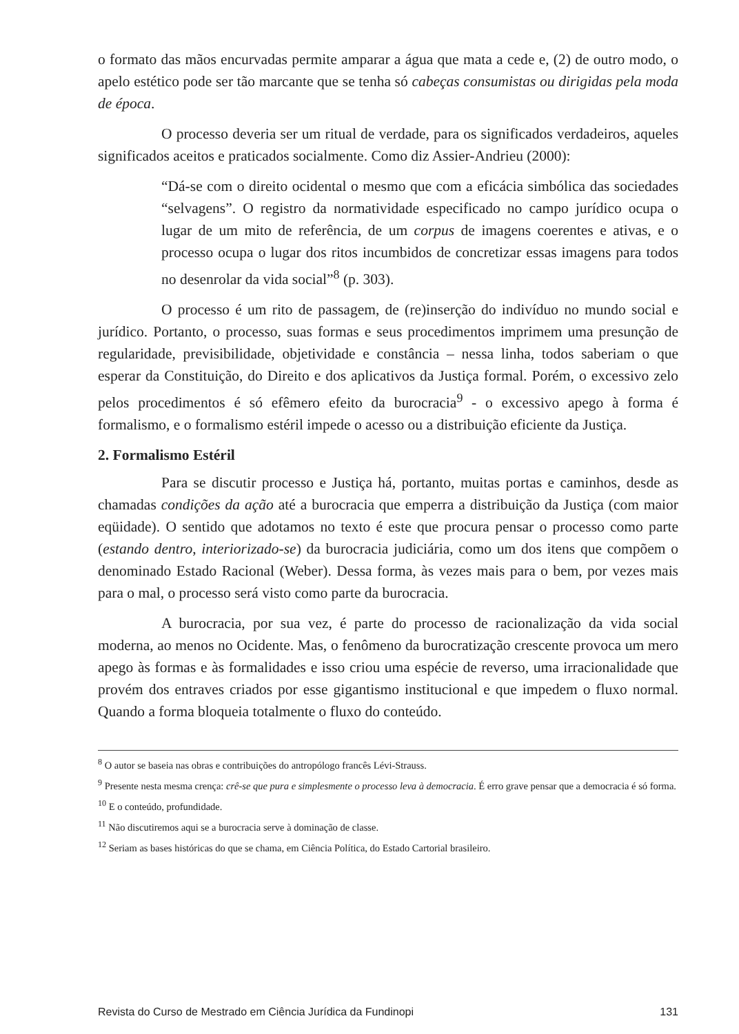o formato das mãos encurvadas permite amparar a água que mata a cede e, (2) de outro modo, o apelo estético pode ser tão marcante que se tenha só cabeças consumistas ou dirigidas pela moda de época.
O processo deveria ser um ritual de verdade, para os significados verdadeiros, aqueles significados aceitos e praticados socialmente. Como diz Assier-Andrieu (2000):
“Dá-se com o direito ocidental o mesmo que com a eficácia simbólica das sociedades “selvagens”. O registro da normatividade especificado no campo jurídico ocupa o lugar de um mito de referência, de um corpus de imagens coerentes e ativas, e o processo ocupa o lugar dos ritos incumbidos de concretizar essas imagens para todos no desenrolar da vida social”<sup>8</sup> (p. 303).
O processo é um rito de passagem, de (re)inserção do indivíduo no mundo social e jurídico. Portanto, o processo, suas formas e seus procedimentos imprimem uma presunção de regularidade, previsibilidade, objetividade e constância – nessa linha, todos saberiam o que esperar da Constituição, do Direito e dos aplicativos da Justiça formal. Porém, o excessivo zelo pelos procedimentos é só efêmero efeito da burocracia<sup>9</sup> - o excessivo apego à forma é formalismo, e o formalismo estéril impede o acesso ou a distribuição eficiente da Justiça.
2. Formalismo Estéril
Para se discutir processo e Justiça há, portanto, muitas portas e caminhos, desde as chamadas condições da ação até a burocracia que emperra a distribuição da Justiça (com maior eqüidade). O sentido que adotamos no texto é este que procura pensar o processo como parte (estando dentro, interiorizado-se) da burocracia judiciária, como um dos itens que compõem o denominado Estado Racional (Weber). Dessa forma, às vezes mais para o bem, por vezes mais para o mal, o processo será visto como parte da burocracia.
A burocracia, por sua vez, é parte do processo de racionalização da vida social moderna, ao menos no Ocidente. Mas, o fenômeno da burocratização crescente provoca um mero apego às formas e às formalidades e isso criou uma espécie de reverso, uma irracionalidade que provém dos entraves criados por esse gigantismo institucional e que impedem o fluxo normal. Quando a forma bloqueia totalmente o fluxo do conteúdo.
<sup>8</sup> O autor se baseia nas obras e contribuições do antropólogo francês Lévi-Strauss.
<sup>9</sup> Presente nesta mesma crença: crê-se que pura e simplesmente o processo leva à democracia. É erro grave pensar que a democracia é só forma.
<sup>10</sup> E o conteúdo, profundidade.
<sup>11</sup> Não discutiremos aqui se a burocracia serve à dominação de classe.
<sup>12</sup> Seriam as bases históricas do que se chama, em Ciência Política, do Estado Cartorial brasileiro.
Revista do Curso de Mestrado em Ciência Jurídica da Fundinopi 131